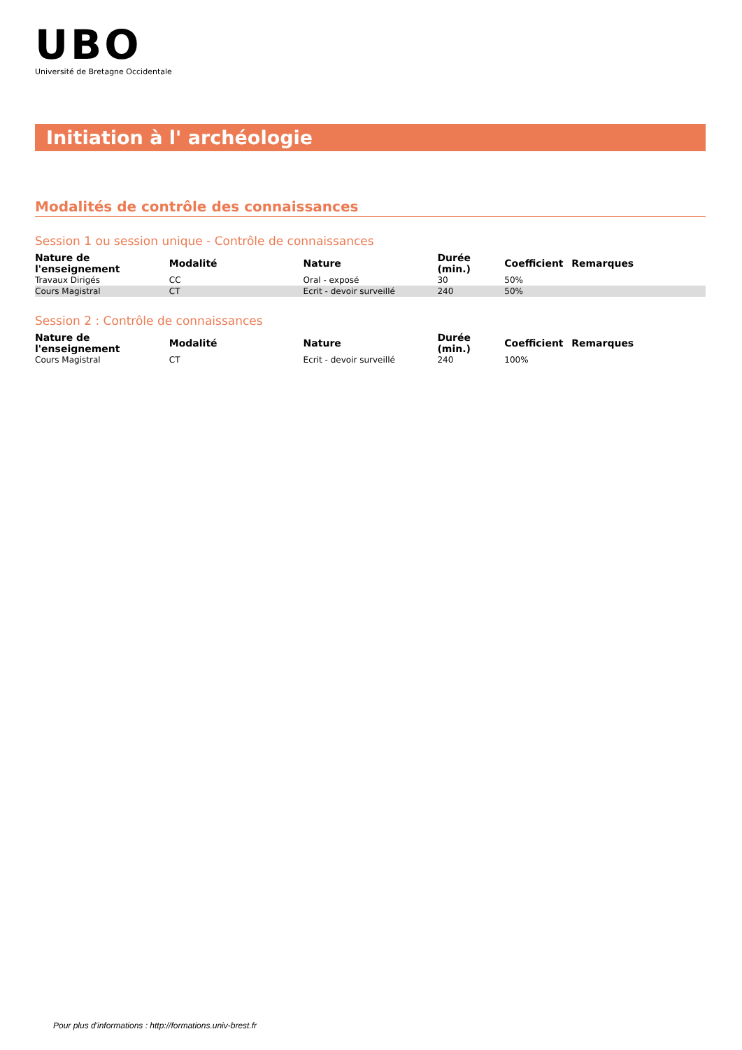UBO
Université de Bretagne Occidentale
Initiation à l' archéologie
Modalités de contrôle des connaissances
Session 1 ou session unique - Contrôle de connaissances
| Nature de l'enseignement | Modalité | Nature | Durée (min.) | Coefficient | Remarques |
| --- | --- | --- | --- | --- | --- |
| Travaux Dirigés | CC | Oral - exposé | 30 | 50% | |
| Cours Magistral | CT | Ecrit - devoir surveillé | 240 | 50% | |
Session 2 : Contrôle de connaissances
| Nature de l'enseignement | Modalité | Nature | Durée (min.) | Coefficient | Remarques |
| --- | --- | --- | --- | --- | --- |
| Cours Magistral | CT | Ecrit - devoir surveillé | 240 | 100% | |
Pour plus d'informations : http://formations.univ-brest.fr